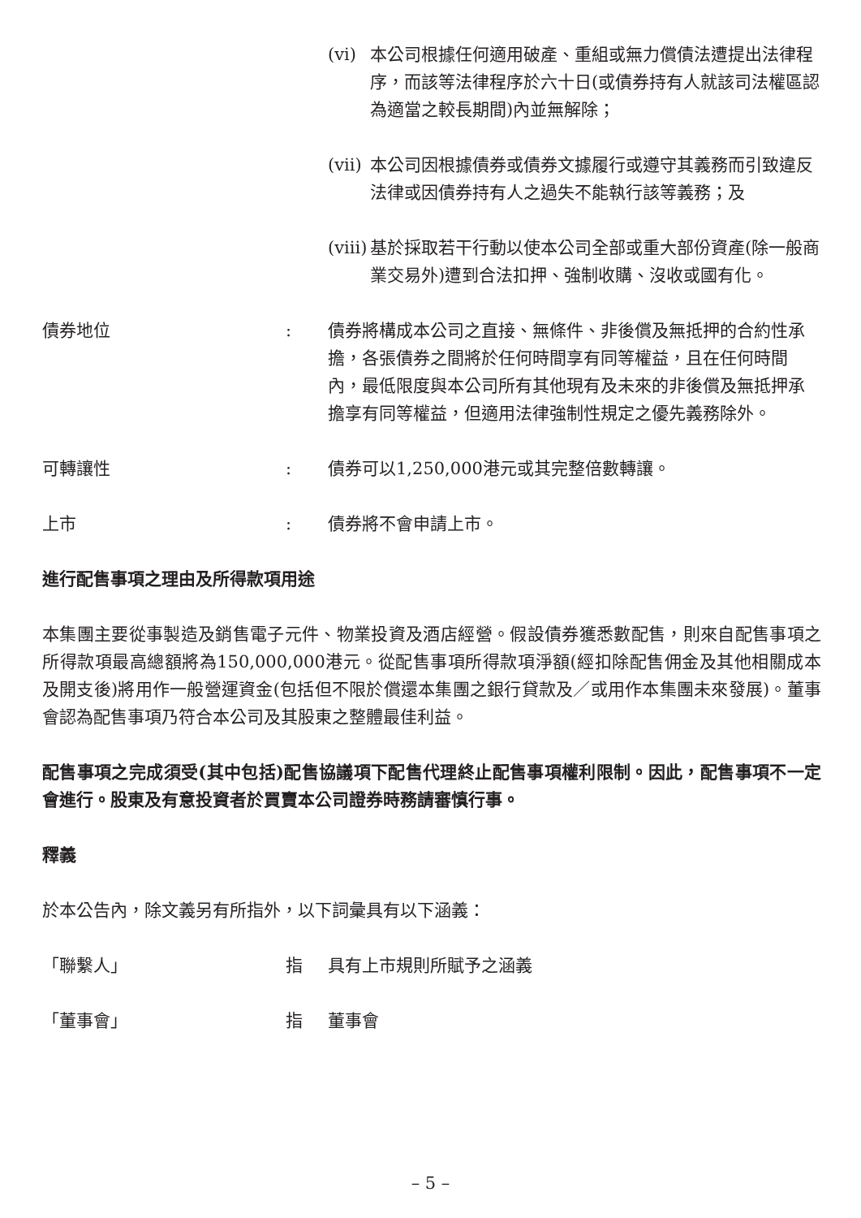(vi) 本公司根據任何適用破產、重組或無力償債法遭提出法律程序，而該等法律程序於六十日(或債券持有人就該司法權區認為適當之較長期間)內並無解除；
(vii)
本公司因根據債券或債券文據履行或遵守其義務而引致違反法律或因債券持有人之過失不能執行該等義務；及
(viii)
基於採取若干行動以使本公司全部或重大部份資產(除一般商業交易外)遭到合法扣押、強制收購、沒收或國有化。
債券地位 : 債券將構成本公司之直接、無條件、非後償及無抵押的合約性承擔，各張債券之間將於任何時間享有同等權益，且在任何時間內，最低限度與本公司所有其他現有及未來的非後償及無抵押承擔享有同等權益，但適用法律強制性規定之優先義務除外。
可轉讓性 : 債券可以1,250,000港元或其完整倍數轉讓。
上市 : 債券將不會申請上市。
進行配售事項之理由及所得款項用途
本集團主要從事製造及銷售電子元件、物業投資及酒店經營。假設債券獲悉數配售，則來自配售事項之所得款項最高總額將為150,000,000港元。從配售事項所得款項淨額(經扣除配售佣金及其他相關成本及開支後)將用作一般營運資金(包括但不限於償還本集團之銀行貸款及／或用作本集團未來發展)。董事會認為配售事項乃符合本公司及其股東之整體最佳利益。
配售事項之完成須受(其中包括)配售協議項下配售代理終止配售事項權利限制。因此，配售事項不一定會進行。股東及有意投資者於買賣本公司證券時務請審慎行事。
釋義
於本公告內，除文義另有所指外，以下詞彙具有以下涵義：
「聯繫人」 指 具有上市規則所賦予之涵義
「董事會」 指 董事會
– 5 –